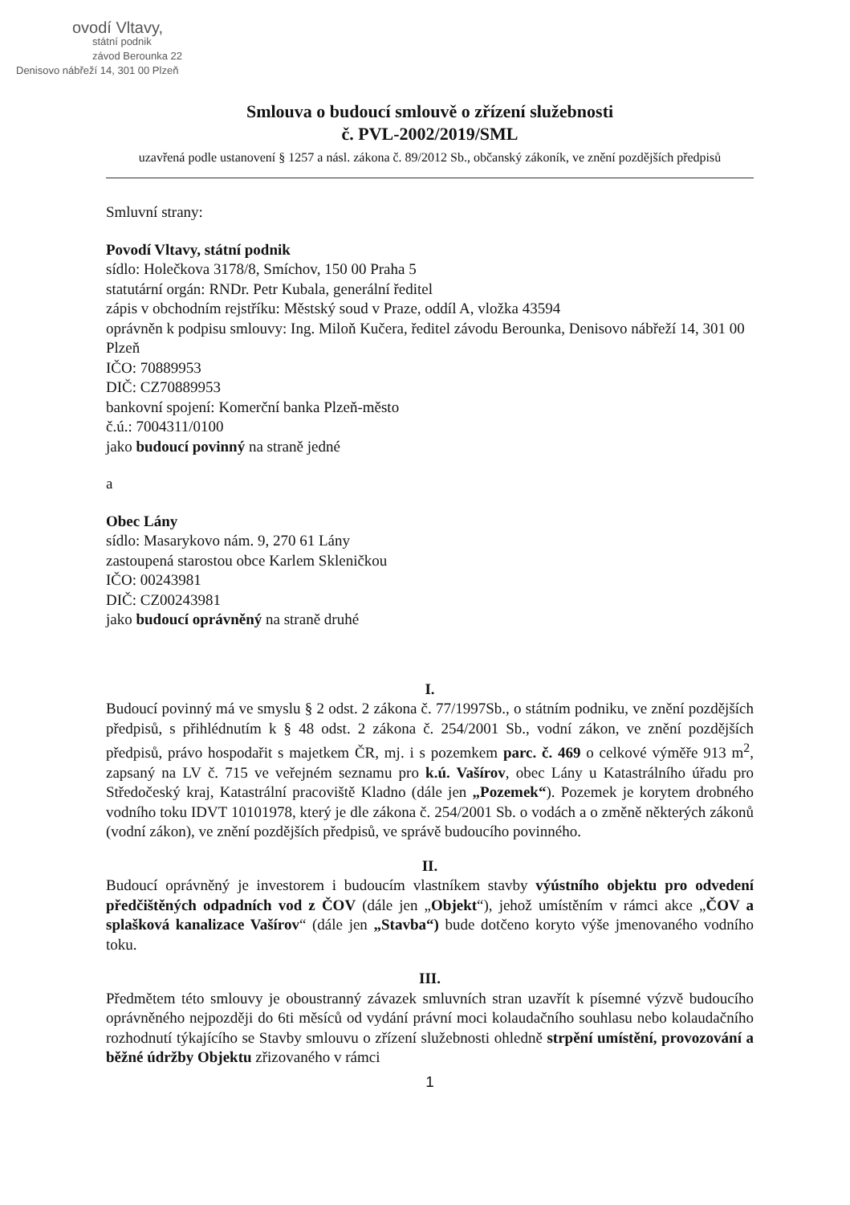ovodí Vltavy,
státní podnik
závod Berounka 22
Denisovo nábřeží 14, 301 00 Plzeň
Smlouva o budoucí smlouvě o zřízení služebnosti
č. PVL-2002/2019/SML
uzavřená podle ustanovení § 1257 a násl. zákona č. 89/2012 Sb., občanský zákoník, ve znění pozdějších předpisů
Smluvní strany:
Povodí Vltavy, státní podnik
sídlo: Holečkova 3178/8, Smíchov, 150 00 Praha 5
statutární orgán: RNDr. Petr Kubala, generální ředitel
zápis v obchodním rejstříku: Městský soud v Praze, oddíl A, vložka 43594
oprávněn k podpisu smlouvy: Ing. Miloň Kučera, ředitel závodu Berounka, Denisovo nábřeží 14, 301 00 Plzeň
IČO: 70889953
DIČ: CZ70889953
bankovní spojení: Komerční banka Plzeň-město
č.ú.: 7004311/0100
jako budoucí povinný na straně jedné
a
Obec Lány
sídlo: Masarykovo nám. 9, 270 61 Lány
zastoupená starostou obce Karlem Skleničkou
IČO: 00243981
DIČ: CZ00243981
jako budoucí oprávněný na straně druhé
I.
Budoucí povinný má ve smyslu § 2 odst. 2 zákona č. 77/1997Sb., o státním podniku, ve znění pozdějších předpisů, s přihlédnutím k § 48 odst. 2 zákona č. 254/2001 Sb., vodní zákon, ve znění pozdějších předpisů, právo hospodařit s majetkem ČR, mj. i s pozemkem parc. č. 469 o celkové výměře 913 m<sup>2</sup>, zapsaný na LV č. 715 ve veřejném seznamu pro k.ú. Vašírov, obec Lány u Katastrálního úřadu pro Středočeský kraj, Katastrální pracoviště Kladno (dále jen „Pozemek“). Pozemek je korytem drobného vodního toku IDVT 10101978, který je dle zákona č. 254/2001 Sb. o vodách a o změně některých zákonů (vodní zákon), ve znění pozdějších předpisů, ve správě budoucího povinného.
II.
Budoucí oprávněný je investorem i budoucím vlastníkem stavby výústního objektu pro odvedení předčištěných odpadních vod z ČOV (dále jen „Objekt“), jehož umístěním v rámci akce „ČOV a splašková kanalizace Vašírov“ (dále jen „Stavba“) bude dotčeno koryto výše jmenovaného vodního toku.
III.
Předmětem této smlouvy je oboustranný závazek smluvních stran uzavřít k písemné výzvě budoucího oprávněného nejpozději do 6ti měsíců od vydání právní moci kolaudačního souhlasu nebo kolaudačního rozhodnutí týkajícího se Stavby smlouvu o zřízení služebnosti ohledně strpění umístění, provozování a běžné údržby Objektu zřizovaného v rámci
1